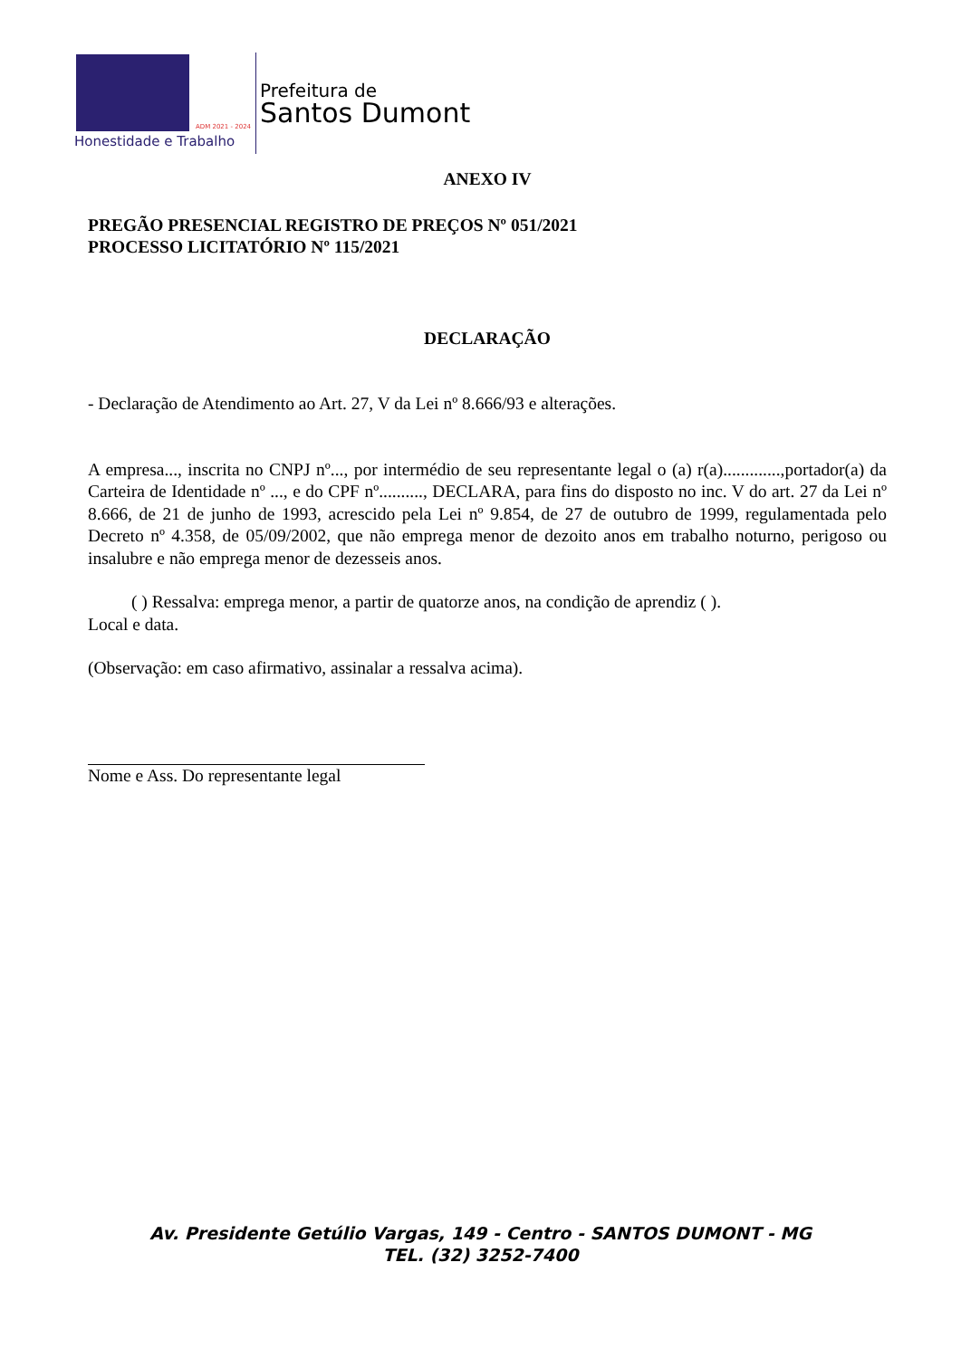ADM 2021 - 2024
Honestidade e Trabalho
Prefeitura de
Santos Dumont
ANEXO IV
PREGÃO PRESENCIAL REGISTRO DE PREÇOS Nº 051/2021
PROCESSO LICITATÓRIO Nº 115/2021
DECLARAÇÃO
- Declaração de Atendimento ao Art. 27, V da Lei nº 8.666/93 e alterações.
A empresa..., inscrita no CNPJ nº..., por intermédio de seu representante legal o (a) r(a).............,portador(a) da Carteira de Identidade nº ..., e do CPF nº.........., DECLARA, para fins do disposto no inc. V do art. 27 da Lei nº 8.666, de 21 de junho de 1993, acrescido pela Lei nº 9.854, de 27 de outubro de 1999, regulamentada pelo Decreto nº 4.358, de 05/09/2002, que não emprega menor de dezoito anos em trabalho noturno, perigoso ou insalubre e não emprega menor de dezesseis anos.
( ) Ressalva: emprega menor, a partir de quatorze anos, na condição de aprendiz ( ).
Local e data.
(Observação: em caso afirmativo, assinalar a ressalva acima).
Nome e Ass. Do representante legal
Av. Presidente Getúlio Vargas, 149 - Centro - SANTOS DUMONT - MG
TEL. (32) 3252-7400